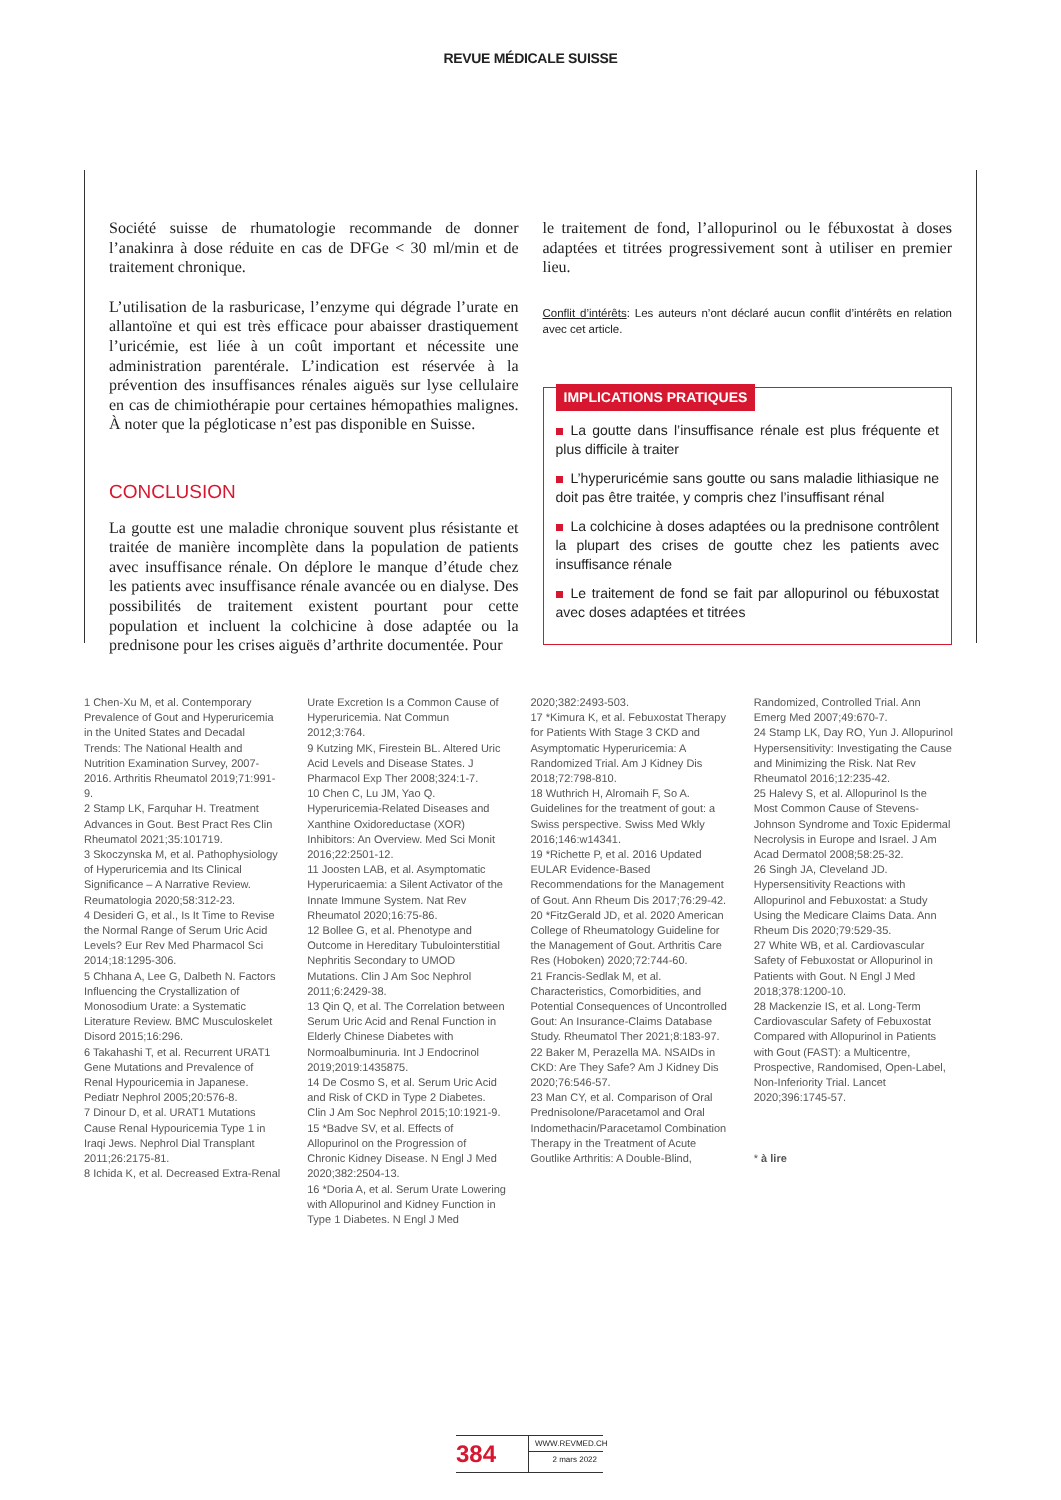REVUE MÉDICALE SUISSE
Société suisse de rhumatologie recommande de donner l’anakinra à dose réduite en cas de DFGe < 30 ml/min et de traitement chronique.
L’utilisation de la rasburicase, l’enzyme qui dégrade l’urate en allantoïne et qui est très efficace pour abaisser drastiquement l’uricémie, est liée à un coût important et nécessite une administration parentérale. L’indication est réservée à la prévention des insuffisances rénales aiguës sur lyse cellulaire en cas de chimiothérapie pour certaines hémopathies malignes. À noter que la pégloticase n’est pas disponible en Suisse.
CONCLUSION
La goutte est une maladie chronique souvent plus résistante et traitée de manière incomplète dans la population de patients avec insuffisance rénale. On déplore le manque d’étude chez les patients avec insuffisance rénale avancée ou en dialyse. Des possibilités de traitement existent pourtant pour cette population et incluent la colchicine à dose adaptée ou la prednisone pour les crises aiguës d’arthrite documentée. Pour
le traitement de fond, l’allopurinol ou le fébuxostat à doses adaptées et titrées progressivement sont à utiliser en premier lieu.
Conflit d’intérêts: Les auteurs n’ont déclaré aucun conflit d’intérêts en relation avec cet article.
IMPLICATIONS PRATIQUES
La goutte dans l’insuffisance rénale est plus fréquente et plus difficile à traiter
L’hyperuricémie sans goutte ou sans maladie lithiasique ne doit pas être traitée, y compris chez l’insuffisant rénal
La colchicine à doses adaptées ou la prednisone contrôlent la plupart des crises de goutte chez les patients avec insuffisance rénale
Le traitement de fond se fait par allopurinol ou fébuxostat avec doses adaptées et titrées
1 Chen-Xu M, et al. Contemporary Prevalence of Gout and Hyperuricemia in the United States and Decadal Trends: The National Health and Nutrition Examination Survey, 2007-2016. Arthritis Rheumatol 2019;71:991-9.
2 Stamp LK, Farquhar H. Treatment Advances in Gout. Best Pract Res Clin Rheumatol 2021;35:101719.
3 Skoczynska M, et al. Pathophysiology of Hyperuricemia and Its Clinical Significance – A Narrative Review. Reumatologia 2020;58:312-23.
4 Desideri G, et al., Is It Time to Revise the Normal Range of Serum Uric Acid Levels? Eur Rev Med Pharmacol Sci 2014;18:1295-306.
5 Chhana A, Lee G, Dalbeth N. Factors Influencing the Crystallization of Monosodium Urate: a Systematic Literature Review. BMC Musculoskelet Disord 2015;16:296.
6 Takahashi T, et al. Recurrent URAT1 Gene Mutations and Prevalence of Renal Hypouricemia in Japanese. Pediatr Nephrol 2005;20:576-8.
7 Dinour D, et al. URAT1 Mutations Cause Renal Hypouricemia Type 1 in Iraqi Jews. Nephrol Dial Transplant 2011;26:2175-81.
8 Ichida K, et al. Decreased Extra-Renal
Urate Excretion Is a Common Cause of Hyperuricemia. Nat Commun 2012;3:764.
9 Kutzing MK, Firestein BL. Altered Uric Acid Levels and Disease States. J Pharmacol Exp Ther 2008;324:1-7.
10 Chen C, Lu JM, Yao Q. Hyperuricemia-Related Diseases and Xanthine Oxidoreductase (XOR) Inhibitors: An Overview. Med Sci Monit 2016;22:2501-12.
11 Joosten LAB, et al. Asymptomatic Hyperuricaemia: a Silent Activator of the Innate Immune System. Nat Rev Rheumatol 2020;16:75-86.
12 Bollee G, et al. Phenotype and Outcome in Hereditary Tubulointerstitial Nephritis Secondary to UMOD Mutations. Clin J Am Soc Nephrol 2011;6:2429-38.
13 Qin Q, et al. The Correlation between Serum Uric Acid and Renal Function in Elderly Chinese Diabetes with Normoalbuminuria. Int J Endocrinol 2019;2019:1435875.
14 De Cosmo S, et al. Serum Uric Acid and Risk of CKD in Type 2 Diabetes. Clin J Am Soc Nephrol 2015;10:1921-9.
15 *Badve SV, et al. Effects of Allopurinol on the Progression of Chronic Kidney Disease. N Engl J Med 2020;382:2504-13.
16 *Doria A, et al. Serum Urate Lowering with Allopurinol and Kidney Function in Type 1 Diabetes. N Engl J Med
2020;382:2493-503.
17 *Kimura K, et al. Febuxostat Therapy for Patients With Stage 3 CKD and Asymptomatic Hyperuricemia: A Randomized Trial. Am J Kidney Dis 2018;72:798-810.
18 Wuthrich H, Alromaih F, So A. Guidelines for the treatment of gout: a Swiss perspective. Swiss Med Wkly 2016;146:w14341.
19 *Richette P, et al. 2016 Updated EULAR Evidence-Based Recommendations for the Management of Gout. Ann Rheum Dis 2017;76:29-42.
20 *FitzGerald JD, et al. 2020 American College of Rheumatology Guideline for the Management of Gout. Arthritis Care Res (Hoboken) 2020;72:744-60.
21 Francis-Sedlak M, et al. Characteristics, Comorbidities, and Potential Consequences of Uncontrolled Gout: An Insurance-Claims Database Study. Rheumatol Ther 2021;8:183-97.
22 Baker M, Perazella MA. NSAIDs in CKD: Are They Safe? Am J Kidney Dis 2020;76:546-57.
23 Man CY, et al. Comparison of Oral Prednisolone/Paracetamol and Oral Indomethacin/Paracetamol Combination Therapy in the Treatment of Acute Goutlike Arthritis: A Double-Blind,
Randomized, Controlled Trial. Ann Emerg Med 2007;49:670-7.
24 Stamp LK, Day RO, Yun J. Allopurinol Hypersensitivity: Investigating the Cause and Minimizing the Risk. Nat Rev Rheumatol 2016;12:235-42.
25 Halevy S, et al. Allopurinol Is the Most Common Cause of Stevens-Johnson Syndrome and Toxic Epidermal Necrolysis in Europe and Israel. J Am Acad Dermatol 2008;58:25-32.
26 Singh JA, Cleveland JD. Hypersensitivity Reactions with Allopurinol and Febuxostat: a Study Using the Medicare Claims Data. Ann Rheum Dis 2020;79:529-35.
27 White WB, et al. Cardiovascular Safety of Febuxostat or Allopurinol in Patients with Gout. N Engl J Med 2018;378:1200-10.
28 Mackenzie IS, et al. Long-Term Cardiovascular Safety of Febuxostat Compared with Allopurinol in Patients with Gout (FAST): a Multicentre, Prospective, Randomised, Open-Label, Non-Inferiority Trial. Lancet 2020;396:1745-57.
* à lire
384
WWW.REVMED.CH
2 mars 2022